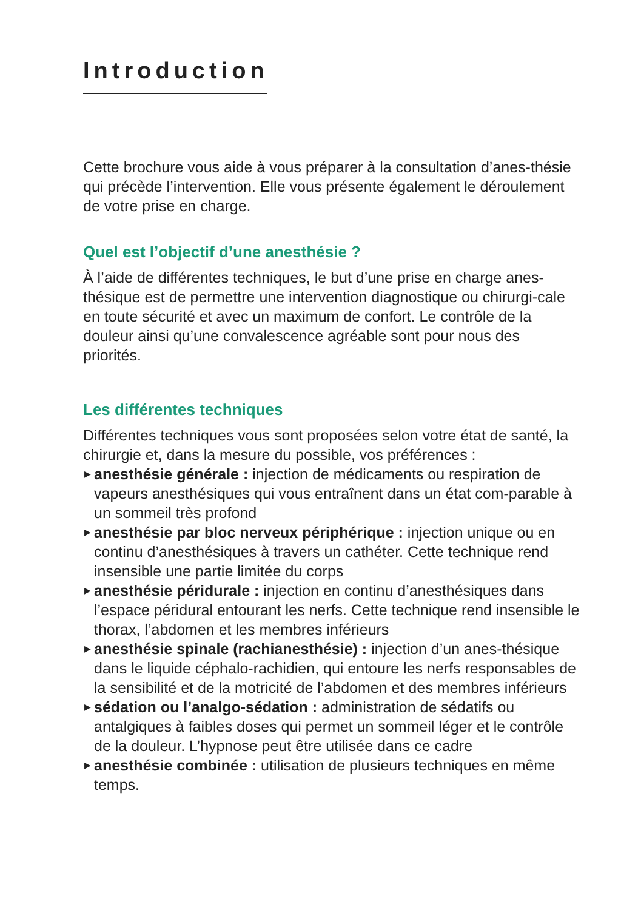Introduction
Cette brochure vous aide à vous préparer à la consultation d’anes-thésie qui précède l’intervention. Elle vous présente également le déroulement de votre prise en charge.
Quel est l’objectif d’une anesthésie ?
À l’aide de différentes techniques, le but d’une prise en charge anes-thésique est de permettre une intervention diagnostique ou chirurgi-cale en toute sécurité et avec un maximum de confort. Le contrôle de la douleur ainsi qu’une convalescence agréable sont pour nous des priorités.
Les différentes techniques
Différentes techniques vous sont proposées selon votre état de santé, la chirurgie et, dans la mesure du possible, vos préférences :
▶ anesthésie générale : injection de médicaments ou respiration de vapeurs anesthésiques qui vous entraînent dans un état com-parable à un sommeil très profond
▶ anesthésie par bloc nerveux périphérique : injection unique ou en continu d’anesthésiques à travers un cathéter. Cette technique rend insensible une partie limitée du corps
▶ anesthésie péridurale : injection en continu d’anesthésiques dans l’espace péridural entourant les nerfs. Cette technique rend insensible le thorax, l’abdomen et les membres inférieurs
▶ anesthésie spinale (rachianesthésie) : injection d’un anes-thésique dans le liquide céphalo-rachidien, qui entoure les nerfs responsables de la sensibilité et de la motricité de l’abdomen et des membres inférieurs
▶ sédation ou l’analgo-sédation : administration de sédatifs ou antalgiques à faibles doses qui permet un sommeil léger et le contrôle de la douleur. L’hypnose peut être utilisée dans ce cadre
▶ anesthésie combinée : utilisation de plusieurs techniques en même temps.